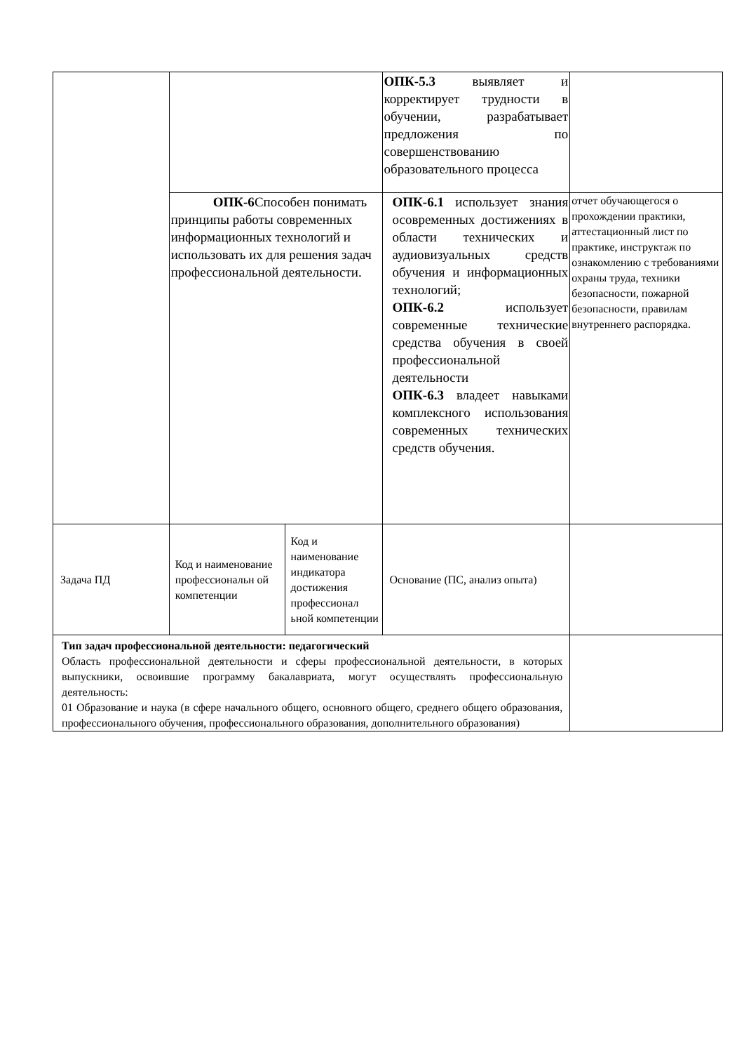| | | | ОПК-5.3 выявляет и корректирует трудности в обучении, разрабатывает предложения по совершенствованию образовательного процесса | |
| | ОПК-6 Способен понимать принципы работы современных информационных технологий и использовать их для решения задач профессиональной деятельности. | | ОПК-6.1 использует знания осовременных достижениях в области технических и аудиовизуальных средств обучения и информационных технологий; ОПК-6.2 использует современные технические средства обучения в своей профессиональной деятельности ОПК-6.3 владеет навыками комплексного использования современных технических средств обучения. | отчет обучающегося о прохождении практики, аттестационный лист по практике, инструктаж по ознакомлению с требованиями охраны труда, техники безопасности, пожарной безопасности, правилам внутреннего распорядка. |
| Задача ПД | Код и наименование профессиональн ой компетенции | Код и наименование индикатора достижения профессионал ьной компетенции | Основание (ПС, анализ опыта) | |
| Тип задач профессиональной деятельности: педагогический Область профессиональной деятельности и сферы профессиональной деятельности, в которых выпускники, освоившие программу бакалавриата, могут осуществлять профессиональную деятельность: 01 Образование и наука (в сфере начального общего, основного общего, среднего общего образования, профессионального обучения, профессионального образования, дополнительного образования) | | | | |